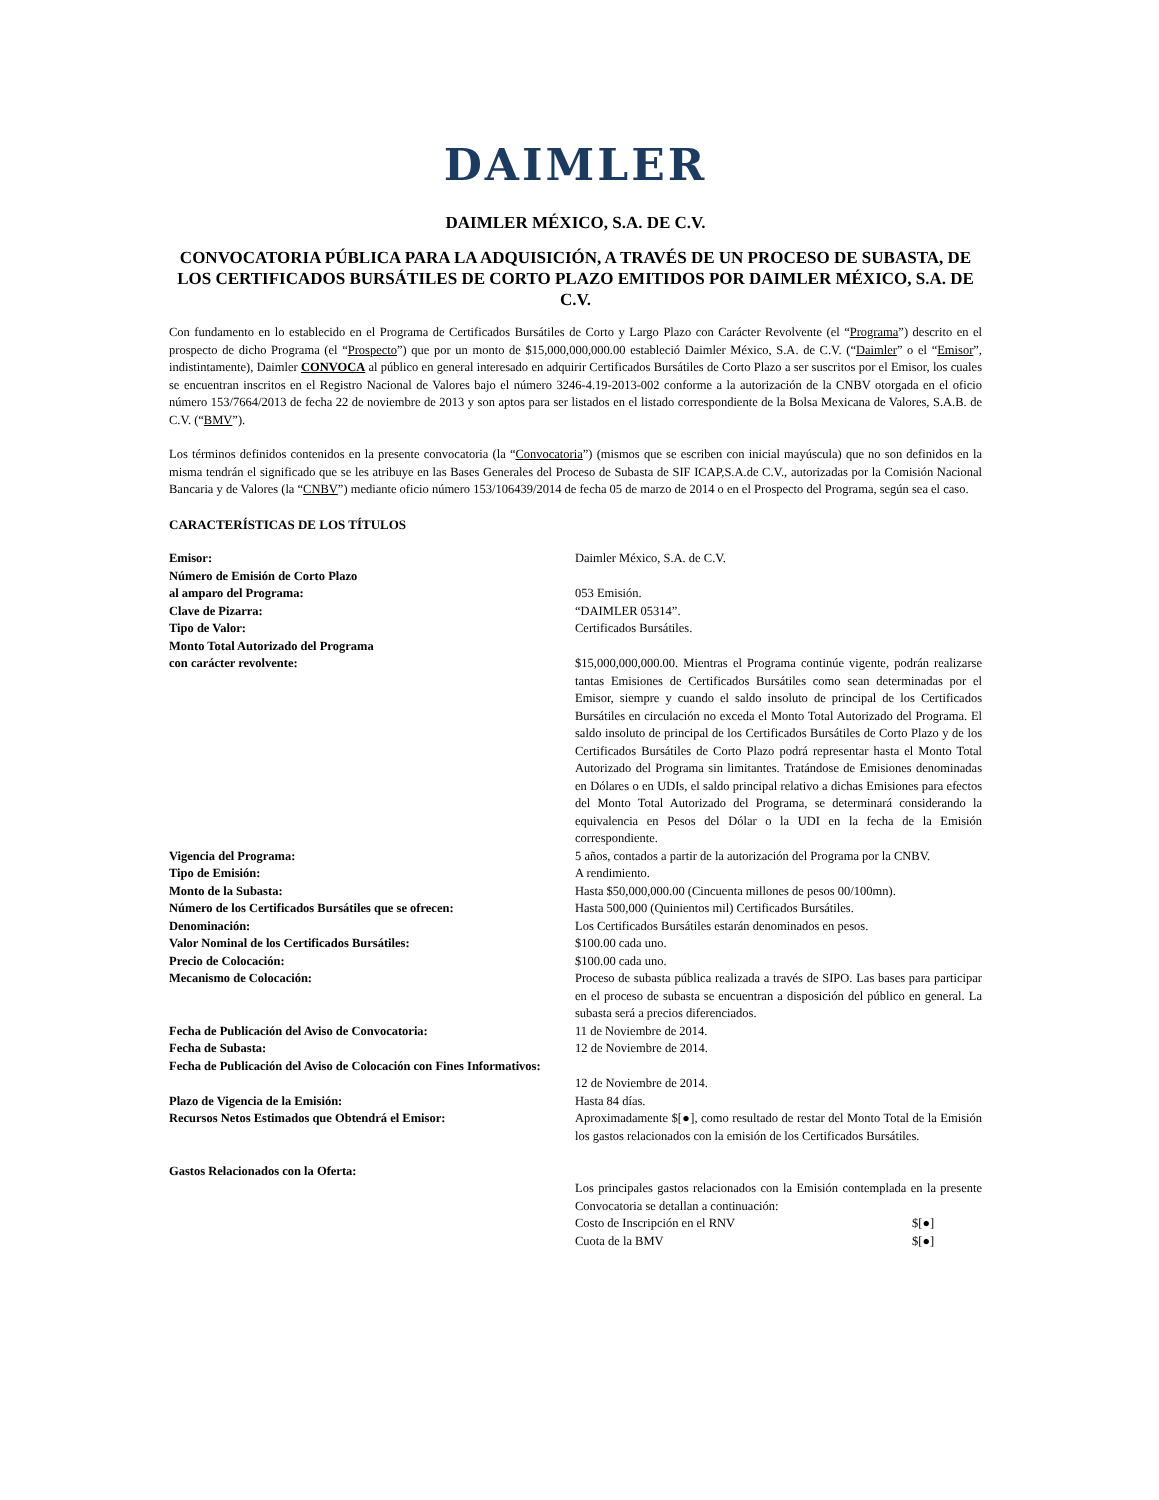DAIMLER
DAIMLER MÉXICO, S.A. DE C.V.
CONVOCATORIA PÚBLICA PARA LA ADQUISICIÓN, A TRAVÉS DE UN PROCESO DE SUBASTA, DE LOS CERTIFICADOS BURSÁTILES DE CORTO PLAZO EMITIDOS POR DAIMLER MÉXICO, S.A. DE C.V.
Con fundamento en lo establecido en el Programa de Certificados Bursátiles de Corto y Largo Plazo con Carácter Revolvente (el “Programa”) descrito en el prospecto de dicho Programa (el “Prospecto”) que por un monto de $15,000,000,000.00 estableció Daimler México, S.A. de C.V. (“Daimler” o el “Emisor”, indistintamente), Daimler CONVOCA al público en general interesado en adquirir Certificados Bursátiles de Corto Plazo a ser suscritos por el Emisor, los cuales se encuentran inscritos en el Registro Nacional de Valores bajo el número 3246-4.19-2013-002 conforme a la autorización de la CNBV otorgada en el oficio número 153/7664/2013 de fecha 22 de noviembre de 2013 y son aptos para ser listados en el listado correspondiente de la Bolsa Mexicana de Valores, S.A.B. de C.V. (“BMV”).
Los términos definidos contenidos en la presente convocatoria (la “Convocatoria”) (mismos que se escriben con inicial mayúscula) que no son definidos en la misma tendrán el significado que se les atribuye en las Bases Generales del Proceso de Subasta de SIF ICAP,S.A.de C.V., autorizadas por la Comisión Nacional Bancaria y de Valores (la “CNBV”) mediante oficio número 153/106439/2014 de fecha 05 de marzo de 2014 o en el Prospecto del Programa, según sea el caso.
CARACTERÍSTICAS DE LOS TÍTULOS
| Emisor: | Daimler México, S.A. de C.V. |
| Número de Emisión de Corto Plazo al amparo del Programa: | 053 Emisión. |
| Clave de Pizarra: | “DAIMLER 05314”. |
| Tipo de Valor: | Certificados Bursátiles. |
| Monto Total Autorizado del Programa con carácter revolvente: | $15,000,000,000.00. Mientras el Programa continúe vigente, podrán realizarse tantas Emisiones de Certificados Bursátiles como sean determinadas por el Emisor, siempre y cuando el saldo insoluto de principal de los Certificados Bursátiles en circulación no exceda el Monto Total Autorizado del Programa. El saldo insoluto de principal de los Certificados Bursátiles de Corto Plazo y de los Certificados Bursátiles de Corto Plazo podrá representar hasta el Monto Total Autorizado del Programa sin limitantes. Tratándose de Emisiones denominadas en Dólares o en UDIs, el saldo principal relativo a dichas Emisiones para efectos del Monto Total Autorizado del Programa, se determinará considerando la equivalencia en Pesos del Dólar o la UDI en la fecha de la Emisión correspondiente. |
| Vigencia del Programa: | 5 años, contados a partir de la autorización del Programa por la CNBV. |
| Tipo de Emisión: | A rendimiento. |
| Monto de la Subasta: | Hasta $50,000,000.00 (Cincuenta millones de pesos 00/100mn). |
| Número de los Certificados Bursátiles que se ofrecen: | Hasta 500,000 (Quinientos mil) Certificados Bursátiles. |
| Denominación: | Los Certificados Bursátiles estarán denominados en pesos. |
| Valor Nominal de los Certificados Bursátiles: | $100.00 cada uno. |
| Precio de Colocación: | $100.00 cada uno. |
| Mecanismo de Colocación: | Proceso de subasta pública realizada a través de SIPO. Las bases para participar en el proceso de subasta se encuentran a disposición del público en general. La subasta será a precios diferenciados. |
| Fecha de Publicación del Aviso de Convocatoria: | 11 de Noviembre de 2014. |
| Fecha de Subasta: | 12 de Noviembre de 2014. |
| Fecha de Publicación del Aviso de Colocación con Fines Informativos: | 12 de Noviembre de 2014. |
| Plazo de Vigencia de la Emisión: | Hasta 84 días. |
| Recursos Netos Estimados que Obtendrá el Emisor: | Aproximadamente $[●], como resultado de restar del Monto Total de la Emisión los gastos relacionados con la emisión de los Certificados Bursátiles. |
| Gastos Relacionados con la Oferta: | Los principales gastos relacionados con la Emisión contemplada en la presente Convocatoria se detallan a continuación: / Costo de Inscripción en el RNV / $[●] / / Cuota de la BMV / $[●] / |